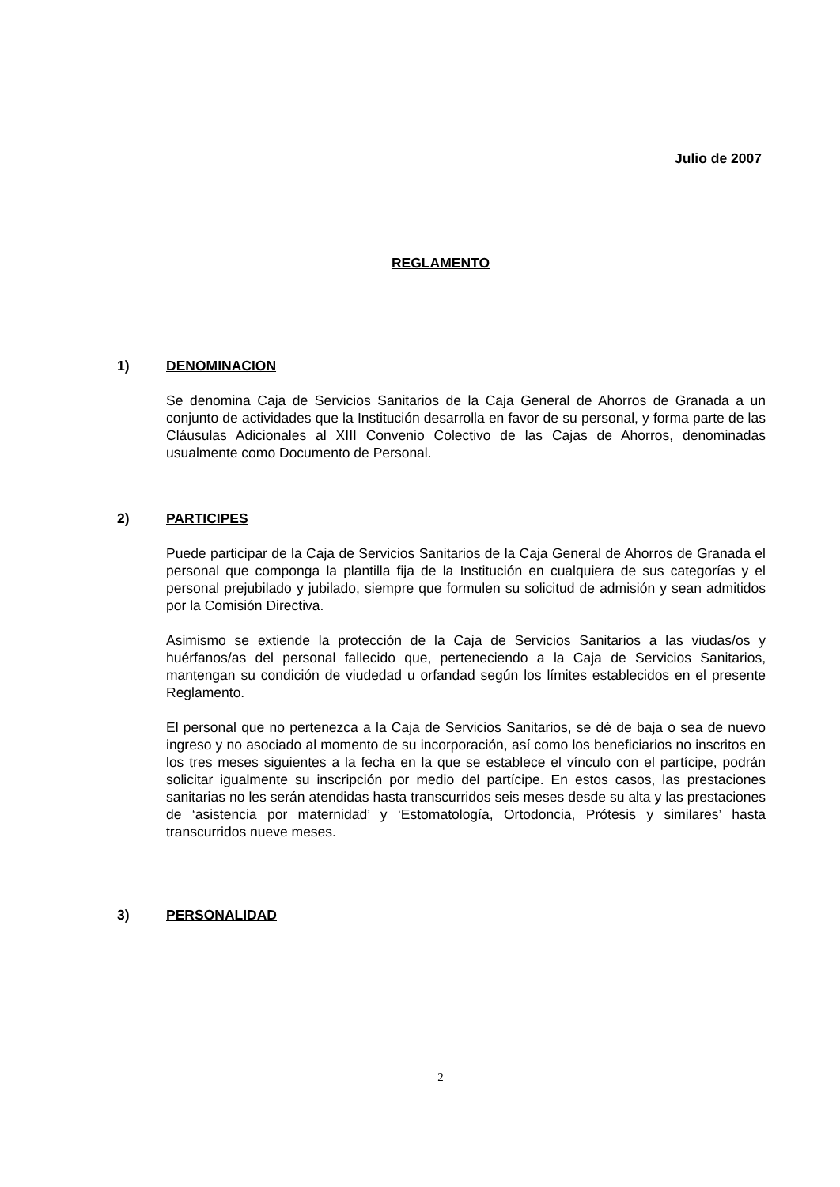Julio de 2007
REGLAMENTO
1) DENOMINACION
Se denomina Caja de Servicios Sanitarios de la Caja General de Ahorros de Granada a un conjunto de actividades que la Institución desarrolla en favor de su personal, y forma parte de las Cláusulas Adicionales al XIII Convenio Colectivo de las Cajas de Ahorros, denominadas usualmente como Documento de Personal.
2) PARTICIPES
Puede participar de la Caja de Servicios Sanitarios de la Caja General de Ahorros de Granada el personal que componga la plantilla fija de la Institución en cualquiera de sus categorías y el personal prejubilado y jubilado, siempre que formulen su solicitud de admisión y sean admitidos por la Comisión Directiva.
Asimismo se extiende la protección de la Caja de Servicios Sanitarios a las viudas/os y huérfanos/as del personal fallecido que, perteneciendo a la Caja de Servicios Sanitarios, mantengan su condición de viudedad u orfandad según los límites establecidos en el presente Reglamento.
El personal que no pertenezca a la Caja de Servicios Sanitarios, se dé de baja o sea de nuevo ingreso y no asociado al momento de su incorporación, así como los beneficiarios no inscritos en los tres meses siguientes a la fecha en la que se establece el vínculo con el partícipe, podrán solicitar igualmente su inscripción por medio del partícipe. En estos casos, las prestaciones sanitarias no les serán atendidas hasta transcurridos seis meses desde su alta y las prestaciones de ‘asistencia por maternidad’ y ‘Estomatología, Ortodoncia, Prótesis y similares’ hasta transcurridos nueve meses.
3) PERSONALIDAD
2